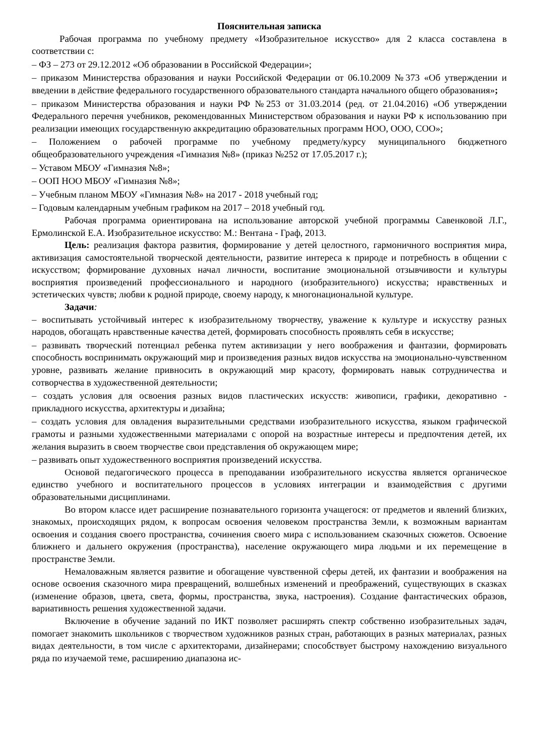Пояснительная записка
Рабочая программа по учебному предмету «Изобразительное искусство» для 2 класса составлена в соответствии с:
– ФЗ – 273 от 29.12.2012 «Об образовании в Российской Федерации»;
– приказом Министерства образования и науки Российской Федерации от 06.10.2009 №373 «Об утверждении и введении в действие федерального государственного образовательного стандарта начального общего образования»;
– приказом Министерства образования и науки РФ №253 от 31.03.2014 (ред. от 21.04.2016) «Об утверждении Федерального перечня учебников, рекомендованных Министерством образования и науки РФ к использованию при реализации имеющих государственную аккредитацию образовательных программ НОО, ООО, СОО»;
– Положением о рабочей программе по учебному предмету/курсу муниципального бюджетного общеобразовательного учреждения «Гимназия №8» (приказ №252 от 17.05.2017 г.);
– Уставом МБОУ «Гимназия №8»;
– ООП НОО МБОУ «Гимназия №8»;
– Учебным планом МБОУ «Гимназия №8» на 2017 - 2018 учебный год;
– Годовым календарным учебным графиком на 2017 – 2018 учебный год.
Рабочая программа ориентирована на использование авторской учебной программы Савенковой Л.Г., Ермолинской Е.А. Изобразительное искусство: М.: Вентана - Граф, 2013.
Цель: реализация фактора развития, формирование у детей целостного, гармоничного восприятия мира, активизация самостоятельной творческой деятельности, развитие интереса к природе и потребность в общении с искусством; формирование духовных начал личности, воспитание эмоциональной отзывчивости и культуры восприятия произведений профессионального и народного (изобразительного) искусства; нравственных и эстетических чувств; любви к родной природе, своему народу, к многонациональной культуре.
Задачи:
– воспитывать устойчивый интерес к изобразительному творчеству, уважение к культуре и искусству разных народов, обогащать нравственные качества детей, формировать способность проявлять себя в искусстве;
– развивать творческий потенциал ребенка путем активизации у него воображения и фантазии, формировать способность воспринимать окружающий мир и произведения разных видов искусства на эмоционально-чувственном уровне, развивать желание привносить в окружающий мир красоту, формировать навык сотрудничества и сотворчества в художественной деятельности;
– создать условия для освоения разных видов пластических искусств: живописи, графики, декоративно - прикладного искусства, архитектуры и дизайна;
– создать условия для овладения выразительными средствами изобразительного искусства, языком графической грамоты и разными художественными материалами с опорой на возрастные интересы и предпочтения детей, их желания выразить в своем творчестве свои представления об окружающем мире;
– развивать опыт художественного восприятия произведений искусства.
Основой педагогического процесса в преподавании изобразительного искусства является органическое единство учебного и воспитательного процессов в условиях интеграции и взаимодействия с другими образовательными дисциплинами.
Во втором классе идет расширение познавательного горизонта учащегося: от предметов и явлений близких, знакомых, происходящих рядом, к вопросам освоения человеком пространства Земли, к возможным вариантам освоения и создания своего пространства, сочинения своего мира с использованием сказочных сюжетов. Освоение ближнего и дальнего окружения (пространства), население окружающего мира людьми и их перемещение в пространстве Земли.
Немаловажным является развитие и обогащение чувственной сферы детей, их фантазии и воображения на основе освоения сказочного мира превращений, волшебных изменений и преображений, существующих в сказках (изменение образов, цвета, света, формы, пространства, звука, настроения). Создание фантастических образов, вариативность решения художественной задачи.
Включение в обучение заданий по ИКТ позволяет расширять спектр собственно изобразительных задач, помогает знакомить школьников с творчеством художников разных стран, работающих в разных материалах, разных видах деятельности, в том числе с архитекторами, дизайнерами; способствует быстрому нахождению визуального ряда по изучаемой теме, расширению диапазона ис-